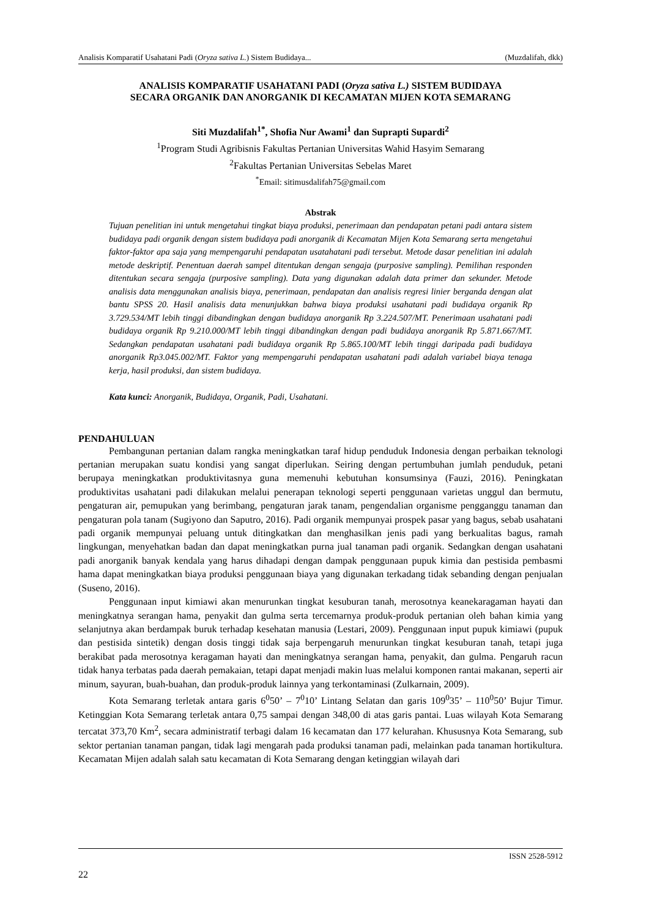Analisis Komparatif Usahatani Padi (Oryza sativa L.) Sistem Budidaya... (Muzdalifah, dkk)
ANALISIS KOMPARATIF USAHATANI PADI (Oryza sativa L.) SISTEM BUDIDAYA
SECARA ORGANIK DAN ANORGANIK DI KECAMATAN MIJEN KOTA SEMARANG
Siti Muzdalifah<sup>1*</sup>, Shofia Nur Awami<sup>1</sup> dan Suprapti Supardi<sup>2</sup>
<sup>1</sup> Program Studi Agribisnis Fakultas Pertanian Universitas Wahid Hasyim Semarang
<sup>2</sup> Fakultas Pertanian Universitas Sebelas Maret
<sup>*</sup> Email: sitimusdalifah75@gmail.com
Abstrak
Tujuan penelitian ini untuk mengetahui tingkat biaya produksi, penerimaan dan pendapatan petani padi antara sistem budidaya padi organik dengan sistem budidaya padi anorganik di Kecamatan Mijen Kota Semarang serta mengetahui faktor-faktor apa saja yang mempengaruhi pendapatan usatahatani padi tersebut. Metode dasar penelitian ini adalah metode deskriptif. Penentuan daerah sampel ditentukan dengan sengaja (purposive sampling). Pemilihan responden ditentukan secara sengaja (purposive sampling). Data yang digunakan adalah data primer dan sekunder. Metode analisis data menggunakan analisis biaya, penerimaan, pendapatan dan analisis regresi linier berganda dengan alat bantu SPSS 20. Hasil analisis data menunjukkan bahwa biaya produksi usahatani padi budidaya organik Rp 3.729.534/MT lebih tinggi dibandingkan dengan budidaya anorganik Rp 3.224.507/MT. Penerimaan usahatani padi budidaya organik Rp 9.210.000/MT lebih tinggi dibandingkan dengan padi budidaya anorganik Rp 5.871.667/MT. Sedangkan pendapatan usahatani padi budidaya organik Rp 5.865.100/MT lebih tinggi daripada padi budidaya anorganik Rp3.045.002/MT. Faktor yang mempengaruhi pendapatan usahatani padi adalah variabel biaya tenaga kerja, hasil produksi, dan sistem budidaya.
Kata kunci: Anorganik, Budidaya, Organik, Padi, Usahatani.
PENDAHULUAN
Pembangunan pertanian dalam rangka meningkatkan taraf hidup penduduk Indonesia dengan perbaikan teknologi pertanian merupakan suatu kondisi yang sangat diperlukan. Seiring dengan pertumbuhan jumlah penduduk, petani berupaya meningkatkan produktivitasnya guna memenuhi kebutuhan konsumsinya (Fauzi, 2016). Peningkatan produktivitas usahatani padi dilakukan melalui penerapan teknologi seperti penggunaan varietas unggul dan bermutu, pengaturan air, pemupukan yang berimbang, pengaturan jarak tanam, pengendalian organisme pengganggu tanaman dan pengaturan pola tanam (Sugiyono dan Saputro, 2016). Padi organik mempunyai prospek pasar yang bagus, sebab usahatani padi organik mempunyai peluang untuk ditingkatkan dan menghasilkan jenis padi yang berkualitas bagus, ramah lingkungan, menyehatkan badan dan dapat meningkatkan purna jual tanaman padi organik. Sedangkan dengan usahatani padi anorganik banyak kendala yang harus dihadapi dengan dampak penggunaan pupuk kimia dan pestisida pembasmi hama dapat meningkatkan biaya produksi penggunaan biaya yang digunakan terkadang tidak sebanding dengan penjualan (Suseno, 2016).
Penggunaan input kimiawi akan menurunkan tingkat kesuburan tanah, merosotnya keanekaragaman hayati dan meningkatnya serangan hama, penyakit dan gulma serta tercemarnya produk-produk pertanian oleh bahan kimia yang selanjutnya akan berdampak buruk terhadap kesehatan manusia (Lestari, 2009). Penggunaan input pupuk kimiawi (pupuk dan pestisida sintetik) dengan dosis tinggi tidak saja berpengaruh menurunkan tingkat kesuburan tanah, tetapi juga berakibat pada merosotnya keragaman hayati dan meningkatnya serangan hama, penyakit, dan gulma. Pengaruh racun tidak hanya terbatas pada daerah pemakaian, tetapi dapat menjadi makin luas melalui komponen rantai makanan, seperti air minum, sayuran, buah-buahan, dan produk-produk lainnya yang terkontaminasi (Zulkarnain, 2009).
Kota Semarang terletak antara garis 6<sup>0</sup>50’ – 7<sup>0</sup>10’ Lintang Selatan dan garis 109<sup>0</sup>35’ – 110<sup>0</sup>50’ Bujur Timur. Ketinggian Kota Semarang terletak antara 0,75 sampai dengan 348,00 di atas garis pantai. Luas wilayah Kota Semarang tercatat 373,70 Km<sup>2</sup>, secara administratif terbagi dalam 16 kecamatan dan 177 kelurahan. Khususnya Kota Semarang, sub sektor pertanian tanaman pangan, tidak lagi mengarah pada produksi tanaman padi, melainkan pada tanaman hortikultura. Kecamatan Mijen adalah salah satu kecamatan di Kota Semarang dengan ketinggian wilayah dari
ISSN 2528-5912
22